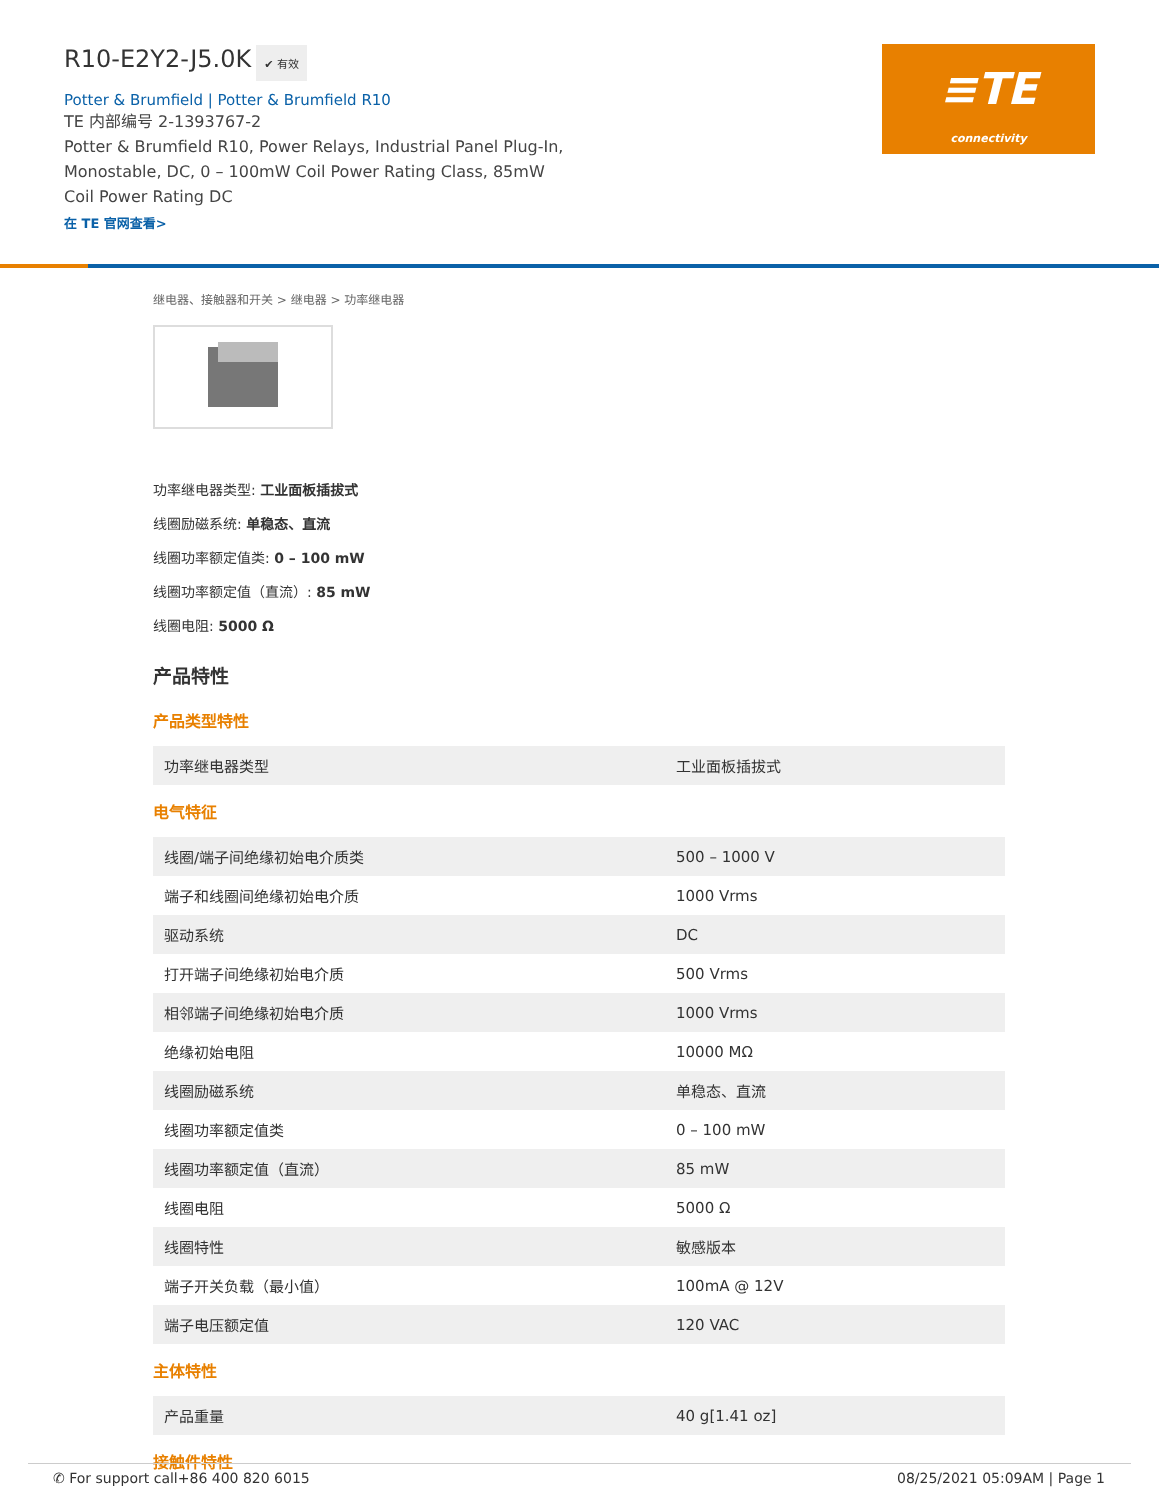R10-E2Y2-J5.0K
✔ 有效
Potter & Brumfield | Potter & Brumfield R10
TE 内部编号 2-1393767-2
Potter & Brumfield R10, Power Relays, Industrial Panel Plug-In, Monostable, DC, 0 – 100mW Coil Power Rating Class, 85mW Coil Power Rating DC
在 TE 官网查看>
≡TE
connectivity
继电器、接触器和开关 > 继电器 > 功率继电器
功率继电器类型: 工业面板插拔式
线圈励磁系统: 单稳态、直流
线圈功率额定值类: 0 – 100 mW
线圈功率额定值（直流）: 85 mW
线圈电阻: 5000 Ω
产品特性
产品类型特性
| 功率继电器类型 | 工业面板插拔式 |
电气特征
| 线圈/端子间绝缘初始电介质类 | 500 – 1000 V |
| 端子和线圈间绝缘初始电介质 | 1000 Vrms |
| 驱动系统 | DC |
| 打开端子间绝缘初始电介质 | 500 Vrms |
| 相邻端子间绝缘初始电介质 | 1000 Vrms |
| 绝缘初始电阻 | 10000 MΩ |
| 线圈励磁系统 | 单稳态、直流 |
| 线圈功率额定值类 | 0 – 100 mW |
| 线圈功率额定值（直流） | 85 mW |
| 线圈电阻 | 5000 Ω |
| 线圈特性 | 敏感版本 |
| 端子开关负载（最小值） | 100mA @ 12V |
| 端子电压额定值 | 120 VAC |
主体特性
| 产品重量 | 40 g[1.41 oz] |
接触件特性
✆ For support call+86 400 820 6015 08/25/2021 05:09AM | Page 1